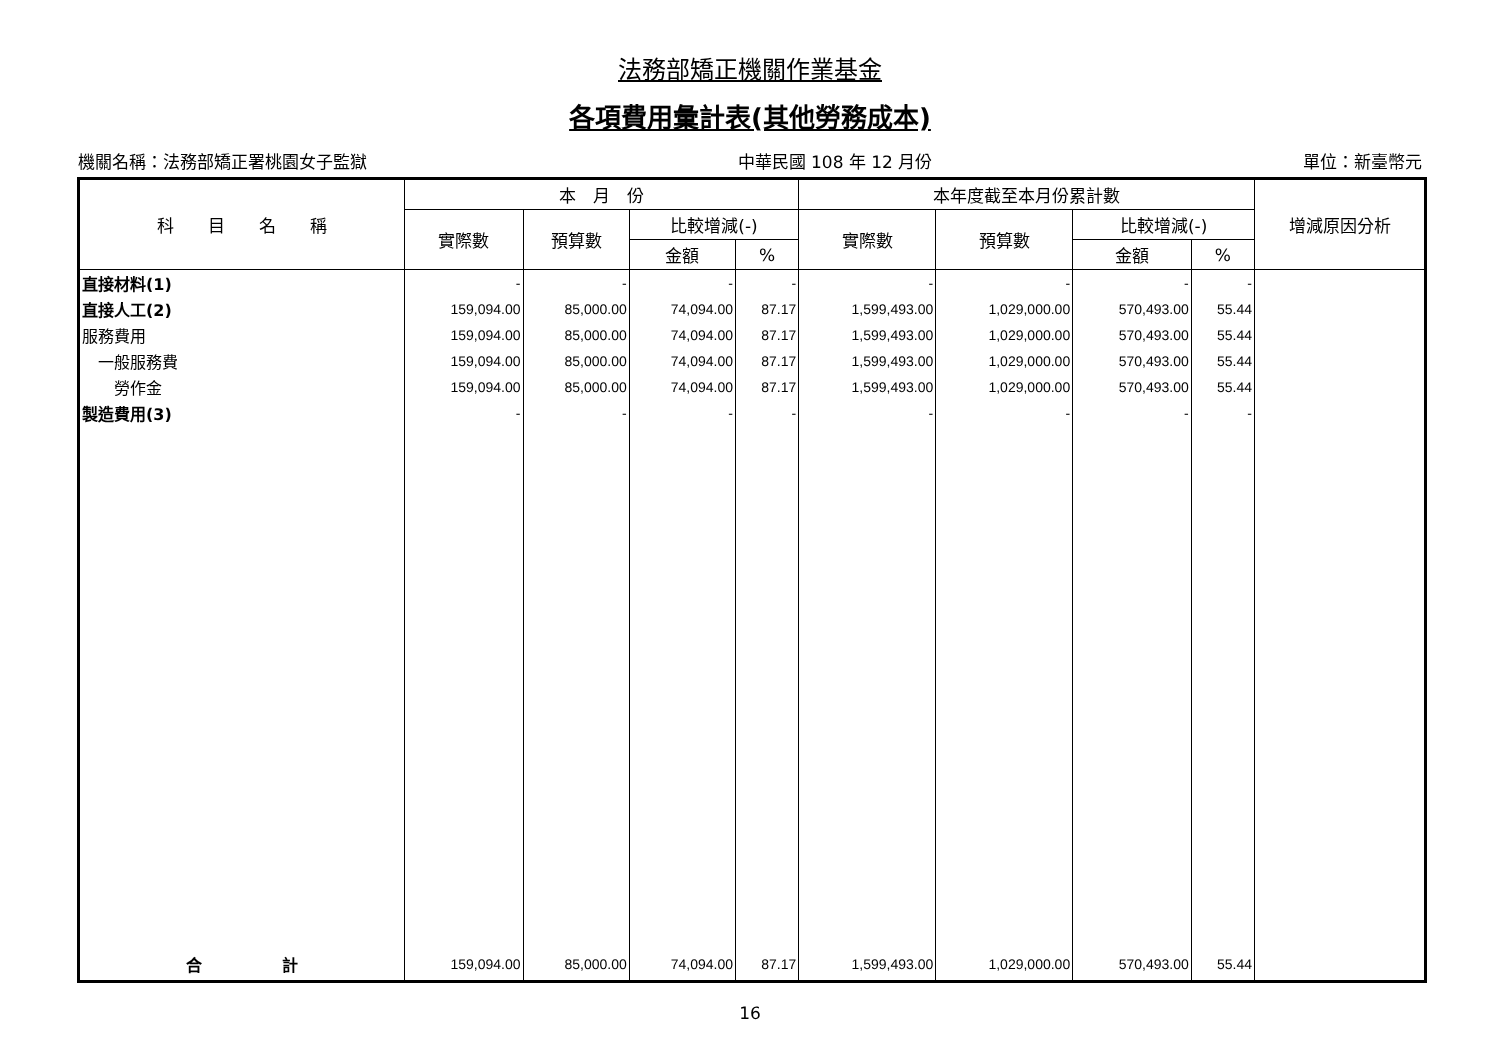法務部矯正機關作業基金
各項費用彙計表(其他勞務成本)
機關名稱：法務部矯正署桃園女子監獄 中華民國 108 年 12 月份 單位：新臺幣元
| 科 目 名 稱 | 本 月 份 | | | | 本年度截至本月份累計數 | | | | 增減原因分析 |
| --- | --- | --- | --- | --- | --- | --- | --- | --- | --- |
| | 實際數 | 預算數 | 比較增減(-) | | 實際數 | 預算數 | 比較增減(-) | | |
| | | | 金額 | % | | | 金額 | % | |
| 直接材料(1) | - | - | - | - | - | - | - | - | |
| 直接人工(2) | 159,094.00 | 85,000.00 | 74,094.00 | 87.17 | 1,599,493.00 | 1,029,000.00 | 570,493.00 | 55.44 | |
| 服務費用 | 159,094.00 | 85,000.00 | 74,094.00 | 87.17 | 1,599,493.00 | 1,029,000.00 | 570,493.00 | 55.44 | |
| 一般服務費 | 159,094.00 | 85,000.00 | 74,094.00 | 87.17 | 1,599,493.00 | 1,029,000.00 | 570,493.00 | 55.44 | |
| 勞作金 | 159,094.00 | 85,000.00 | 74,094.00 | 87.17 | 1,599,493.00 | 1,029,000.00 | 570,493.00 | 55.44 | |
| 製造費用(3) | - | - | - | - | - | - | - | - | |
| 合 計 | 159,094.00 | 85,000.00 | 74,094.00 | 87.17 | 1,599,493.00 | 1,029,000.00 | 570,493.00 | 55.44 | |
16